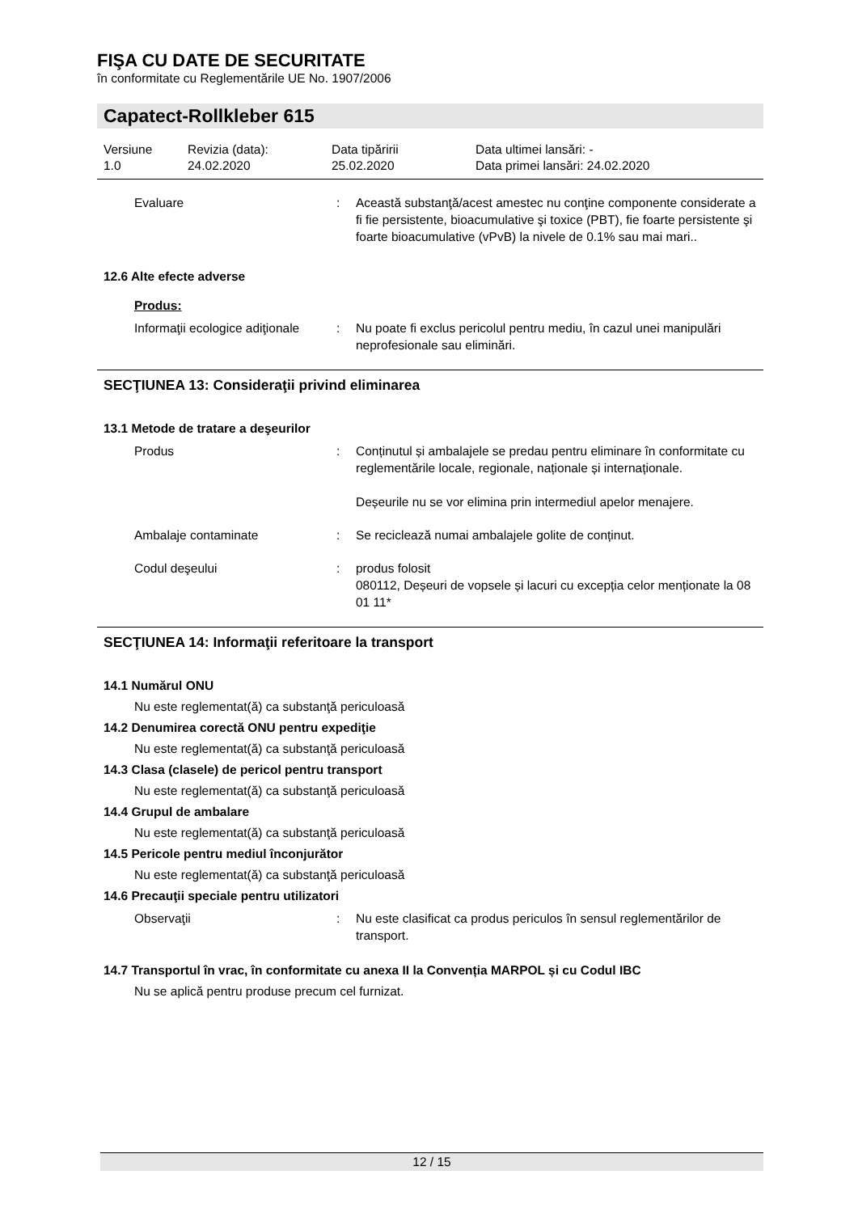FIŞA CU DATE DE SECURITATE
în conformitate cu Reglementările UE No. 1907/2006
Capatect-Rollkleber 615
Versiune
1.0
Revizia (data):
24.02.2020
Data tipăririi
25.02.2020
Data ultimei lansări: -
Data primei lansări: 24.02.2020
Evaluare : Această substanţă/acest amestec nu conţine componente considerate a fi fie persistente, bioacumulative şi toxice (PBT), fie foarte persistente şi foarte bioacumulative (vPvB) la nivele de 0.1% sau mai mari..
12.6 Alte efecte adverse
Produs:
Informaţii ecologice adiţionale
: Nu poate fi exclus pericolul pentru mediu, în cazul unei manipulări neprofesionale sau eliminări.
SECŢIUNEA 13: Consideraţii privind eliminarea
13.1 Metode de tratare a deşeurilor
Produs : Conținutul și ambalajele se predau pentru eliminare în conformitate cu reglementările locale, regionale, naționale și internaționale.
Deșeurile nu se vor elimina prin intermediul apelor menajere.
Ambalaje contaminate : Se reciclează numai ambalajele golite de conținut.
Codul deşeului : produs folosit
080112, Deșeuri de vopsele și lacuri cu excepția celor menționate la 08 01 11*
SECŢIUNEA 14: Informaţii referitoare la transport
14.1 Numărul ONU
Nu este reglementat(ă) ca substanţă periculoasă
14.2 Denumirea corectă ONU pentru expediţie
Nu este reglementat(ă) ca substanţă periculoasă
14.3 Clasa (clasele) de pericol pentru transport
Nu este reglementat(ă) ca substanţă periculoasă
14.4 Grupul de ambalare
Nu este reglementat(ă) ca substanţă periculoasă
14.5 Pericole pentru mediul înconjurător
Nu este reglementat(ă) ca substanţă periculoasă
14.6 Precauţii speciale pentru utilizatori
Observaţii : Nu este clasificat ca produs periculos în sensul reglementărilor de transport.
14.7 Transportul în vrac, în conformitate cu anexa II la Convenția MARPOL și cu Codul IBC
Nu se aplică pentru produse precum cel furnizat.
12 / 15